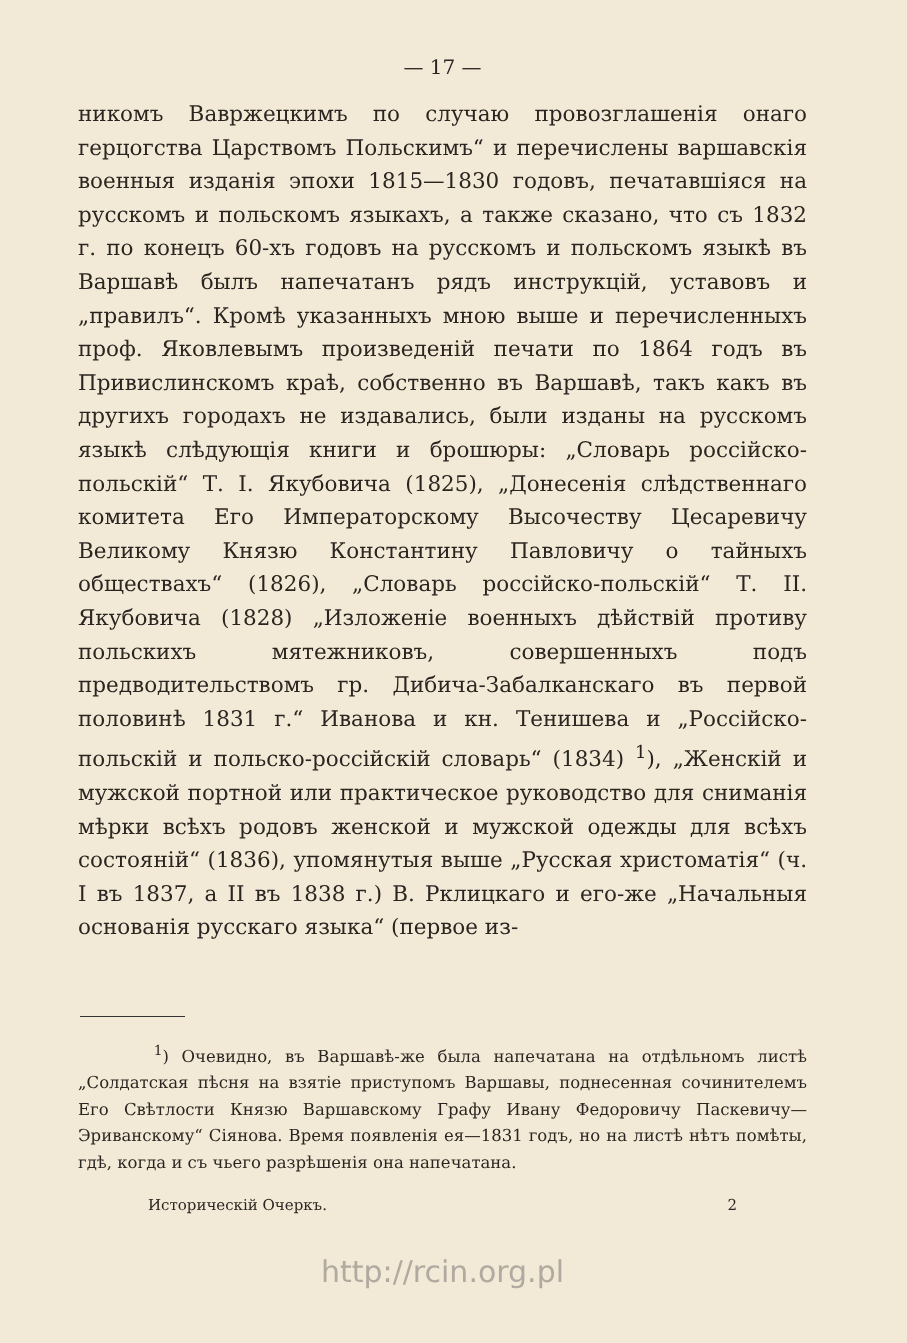— 17 —
никомъ Вавржецкимъ по случаю провозглашенія онаго герцогства Царствомъ Польскимъ“ и перечислены варшавскія военныя изданія эпохи 1815—1830 годовъ, печатавшіяся на русскомъ и польскомъ языкахъ, а также сказано, что съ 1832 г. по конецъ 60-хъ годовъ на русскомъ и польскомъ языкѣ въ Варшавѣ былъ напечатанъ рядъ инструкцій, уставовъ и „правилъ“. Кромѣ указанныхъ мною выше и перечисленныхъ проф. Яковлевымъ произведеній печати по 1864 годъ въ Привислинскомъ краѣ, собственно въ Варшавѣ, такъ какъ въ другихъ городахъ не издавались, были изданы на русскомъ языкѣ слѣдующія книги и брошюры: „Словарь россійско-польскій“ Т. І. Якубовича (1825), „Донесенія слѣдственнаго комитета Его Императорскому Высочеству Цесаревичу Великому Князю Константину Павловичу о тайныхъ обществахъ“ (1826), „Словарь россійско-польскій“ Т. II. Якубовича (1828) „Изложеніе военныхъ дѣйствій противу польскихъ мятежниковъ, совершенныхъ подъ предводительствомъ гр. Дибича-Забалканскаго въ первой половинѣ 1831 г.“ Иванова и кн. Тенишева и „Россійско-польскій и польско-россійскій словарь“ (1834) <sup>1</sup>), „Женскій и мужской портной или практическое руководство для сниманія мѣрки всѣхъ родовъ женской и мужской одежды для всѣхъ состояній“ (1836), упомянутыя выше „Русская христоматія“ (ч. I въ 1837, а II въ 1838 г.) В. Рклицкаго и его-же „Начальныя основанія русскаго языка“ (первое из-
<sup>1</sup>) Очевидно, въ Варшавѣ-же была напечатана на отдѣльномъ листѣ „Солдатская пѣсня на взятіе приступомъ Варшавы, поднесенная сочинителемъ Его Свѣтлости Князю Варшавскому Графу Ивану Федоровичу Паскевичу—Эриванскому“ Сіянова. Время появленія ея—1831 годъ, но на листѣ нѣтъ помѣты, гдѣ, когда и съ чьего разрѣшенія она напечатана.
Историческій Очеркъ. 2
http://rcin.org.pl